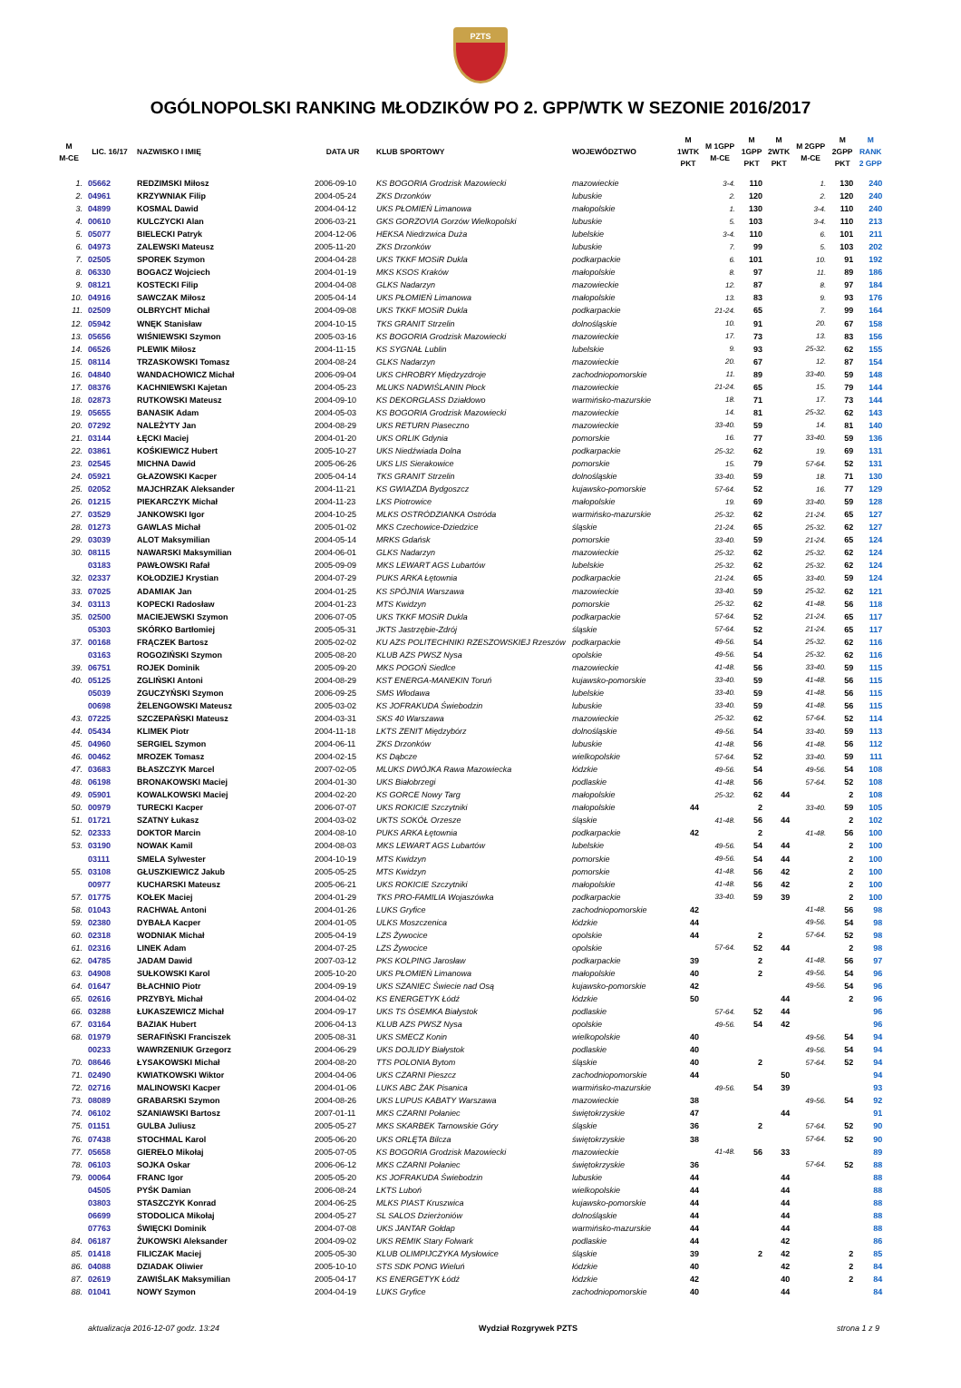PZTS
OGÓLNOPOLSKI RANKING MŁODZIKÓW PO 2. GPP/WTK W SEZONIE 2016/2017
| M M-CE | LIC. 16/17 | NAZWISKO I IMIĘ | DATA UR | KLUB SPORTOWY | WOJEWÓDZTWO | M 1WTK PKT | M 1GPP M-CE | M 1GPP PKT | M 2WTK PKT | M 2GPP M-CE | M 2GPP PKT | M RANK 2 GPP |
| --- | --- | --- | --- | --- | --- | --- | --- | --- | --- | --- | --- | --- |
| 1. | 05662 | REDZIMSKI Miłosz | 2006-09-10 | KS BOGORIA Grodzisk Mazowiecki | mazowieckie | | 3-4. | 110 | | 1. | 130 | 240 |
| 2. | 04961 | KRZYWNIAK Filip | 2004-05-24 | ZKS Drzonków | lubuskie | | 2. | 120 | | 2. | 120 | 240 |
| 3. | 04899 | KOSMAL Dawid | 2004-04-12 | UKS PŁOMIEŃ Limanowa | małopolskie | | 1. | 130 | | 3-4. | 110 | 240 |
| 4. | 00610 | KULCZYCKI Alan | 2006-03-21 | GKS GORZOVIA Gorzów Wielkopolski | lubuskie | | 5. | 103 | | 3-4. | 110 | 213 |
| 5. | 05077 | BIELECKI Patryk | 2004-12-06 | HEKSA Niedrzwica Duża | lubelskie | | 3-4. | 110 | | 6. | 101 | 211 |
| 6. | 04973 | ZALEWSKI Mateusz | 2005-11-20 | ZKS Drzonków | lubuskie | | 7. | 99 | | 5. | 103 | 202 |
| 7. | 02505 | SPOREK Szymon | 2004-04-28 | UKS TKKF MOSiR Dukla | podkarpackie | | 6. | 101 | | 10. | 91 | 192 |
| 8. | 06330 | BOGACZ Wojciech | 2004-01-19 | MKS KSOS Kraków | małopolskie | | 8. | 97 | | 11. | 89 | 186 |
| 9. | 08121 | KOSTECKI Filip | 2004-04-08 | GLKS Nadarzyn | mazowieckie | | 12. | 87 | | 8. | 97 | 184 |
| 10. | 04916 | SAWCZAK Miłosz | 2005-04-14 | UKS PŁOMIEŃ Limanowa | małopolskie | | 13. | 83 | | 9. | 93 | 176 |
| 11. | 02509 | OLBRYCHT Michał | 2004-09-08 | UKS TKKF MOSiR Dukla | podkarpackie | | 21-24. | 65 | | 7. | 99 | 164 |
| 12. | 05942 | WNĘK Stanisław | 2004-10-15 | TKS GRANIT Strzelin | dolnośląskie | | 10. | 91 | | 20. | 67 | 158 |
| 13. | 05656 | WIŚNIEWSKI Szymon | 2005-03-16 | KS BOGORIA Grodzisk Mazowiecki | mazowieckie | | 17. | 73 | | 13. | 83 | 156 |
| 14. | 06526 | PLEWIK Miłosz | 2004-11-15 | KS SYGNAŁ Lublin | lubelskie | | 9. | 93 | | 25-32. | 62 | 155 |
| 15. | 08114 | TRZASKOWSKI Tomasz | 2004-08-24 | GLKS Nadarzyn | mazowieckie | | 20. | 67 | | 12. | 87 | 154 |
| 16. | 04840 | WANDACHOWICZ Michał | 2006-09-04 | UKS CHROBRY Międzyzdroje | zachodniopomorskie | | 11. | 89 | | 33-40. | 59 | 148 |
| 17. | 08376 | KACHNIEWSKI Kajetan | 2004-05-23 | MLUKS NADWIŚLANIN Płock | mazowieckie | | 21-24. | 65 | | 15. | 79 | 144 |
| 18. | 02873 | RUTKOWSKI Mateusz | 2004-09-10 | KS DEKORGLASS Działdowo | warmińsko-mazurskie | | 18. | 71 | | 17. | 73 | 144 |
| 19. | 05655 | BANASIK Adam | 2004-05-03 | KS BOGORIA Grodzisk Mazowiecki | mazowieckie | | 14. | 81 | | 25-32. | 62 | 143 |
| 20. | 07292 | NALEŻYTY Jan | 2004-08-29 | UKS RETURN Piaseczno | mazowieckie | | 33-40. | 59 | | 14. | 81 | 140 |
| 21. | 03144 | ŁĘCKI Maciej | 2004-01-20 | UKS ORLIK Gdynia | pomorskie | | 16. | 77 | | 33-40. | 59 | 136 |
| 22. | 03861 | KOŚKIEWICZ Hubert | 2005-10-27 | UKS Niedźwiada Dolna | podkarpackie | | 25-32. | 62 | | 19. | 69 | 131 |
| 23. | 02545 | MICHNA Dawid | 2005-06-26 | UKS LIS Sierakowice | pomorskie | | 15. | 79 | | 57-64. | 52 | 131 |
| 24. | 05921 | GŁAZOWSKI Kacper | 2005-04-14 | TKS GRANIT Strzelin | dolnośląskie | | 33-40. | 59 | | 18. | 71 | 130 |
| 25. | 02052 | MAJCHRZAK Aleksander | 2004-11-21 | KS GWIAZDA Bydgoszcz | kujawsko-pomorskie | | 57-64. | 52 | | 16. | 77 | 129 |
| 26. | 01215 | PIEKARCZYK Michał | 2004-11-23 | LKS Piotrowice | małopolskie | | 19. | 69 | | 33-40. | 59 | 128 |
| 27. | 03529 | JANKOWSKI Igor | 2004-10-25 | MLKS OSTRÓDZIANKA Ostróda | warmińsko-mazurskie | | 25-32. | 62 | | 21-24. | 65 | 127 |
| 28. | 01273 | GAWLAS Michał | 2005-01-02 | MKS Czechowice-Dziedzice | śląskie | | 21-24. | 65 | | 25-32. | 62 | 127 |
| 29. | 03039 | ALOT Maksymilian | 2004-05-14 | MRKS Gdańsk | pomorskie | | 33-40. | 59 | | 21-24. | 65 | 124 |
| 30. | 08115 | NAWARSKI Maksymilian | 2004-06-01 | GLKS Nadarzyn | mazowieckie | | 25-32. | 62 | | 25-32. | 62 | 124 |
| | 03183 | PAWŁOWSKI Rafał | 2005-09-09 | MKS LEWART AGS Lubartów | lubelskie | | 25-32. | 62 | | 25-32. | 62 | 124 |
| 32. | 02337 | KOŁODZIEJ Krystian | 2004-07-29 | PUKS ARKA Łętownia | podkarpackie | | 21-24. | 65 | | 33-40. | 59 | 124 |
| 33. | 07025 | ADAMIAK Jan | 2004-01-25 | KS SPÓJNIA Warszawa | mazowieckie | | 33-40. | 59 | | 25-32. | 62 | 121 |
| 34. | 03113 | KOPECKI Radosław | 2004-01-23 | MTS Kwidzyn | pomorskie | | 25-32. | 62 | | 41-48. | 56 | 118 |
| 35. | 02500 | MACIEJEWSKI Szymon | 2006-07-05 | UKS TKKF MOSiR Dukla | podkarpackie | | 57-64. | 52 | | 21-24. | 65 | 117 |
| | 05303 | SKÓRKO Bartłomiej | 2005-05-31 | JKTS Jastrzębie-Zdrój | śląskie | | 57-64. | 52 | | 21-24. | 65 | 117 |
| 37. | 00168 | FRĄCZEK Bartosz | 2005-02-02 | KU AZS POLITECHNIKI RZESZOWSKIEJ Rzeszów | podkarpackie | | 49-56. | 54 | | 25-32. | 62 | 116 |
| | 03163 | ROGOZIŃSKI Szymon | 2005-08-20 | KLUB AZS PWSZ Nysa | opolskie | | 49-56. | 54 | | 25-32. | 62 | 116 |
| 39. | 06751 | ROJEK Dominik | 2005-09-20 | MKS POGOŃ Siedlce | mazowieckie | | 41-48. | 56 | | 33-40. | 59 | 115 |
| 40. | 05125 | ZGLIŃSKI Antoni | 2004-08-29 | KST ENERGA-MANEKIN Toruń | kujawsko-pomorskie | | 33-40. | 59 | | 41-48. | 56 | 115 |
| | 05039 | ZGUCZYŃSKI Szymon | 2006-09-25 | SMS Włodawa | lubelskie | | 33-40. | 59 | | 41-48. | 56 | 115 |
| | 00698 | ŻELENGOWSKI Mateusz | 2005-03-02 | KS JOFRAKUDA Świebodzin | lubuskie | | 33-40. | 59 | | 41-48. | 56 | 115 |
| 43. | 07225 | SZCZEPAŃSKI Mateusz | 2004-03-31 | SKS 40 Warszawa | mazowieckie | | 25-32. | 62 | | 57-64. | 52 | 114 |
| 44. | 05434 | KLIMEK Piotr | 2004-11-18 | LKTS ZENIT Międzybórz | dolnośląskie | | 49-56. | 54 | | 33-40. | 59 | 113 |
| 45. | 04960 | SERGIEL Szymon | 2004-06-11 | ZKS Drzonków | lubuskie | | 41-48. | 56 | | 41-48. | 56 | 112 |
| 46. | 00462 | MROZEK Tomasz | 2004-02-15 | KS Dąbcze | wielkopolskie | | 57-64. | 52 | | 33-40. | 59 | 111 |
| 47. | 03683 | BŁASZCZYK Marcel | 2007-02-05 | MLUKS DWÓJKA Rawa Mazowiecka | łódzkie | | 49-56. | 54 | | 49-56. | 54 | 108 |
| 48. | 06198 | BRONAKOWSKI Maciej | 2004-01-30 | UKS Białobrzegi | podlaskie | | 41-48. | 56 | | 57-64. | 52 | 108 |
| 49. | 05901 | KOWALKOWSKI Maciej | 2004-02-20 | KS GORCE Nowy Targ | małopolskie | | 25-32. | 62 | 44 | | 2 | 108 |
| 50. | 00979 | TURECKI Kacper | 2006-07-07 | UKS ROKICIE Szczytniki | małopolskie | 44 | | 2 | | 33-40. | 59 | 105 |
| 51. | 01721 | SZATNY Łukasz | 2004-03-02 | UKTS SOKÓŁ Orzesze | śląskie | | 41-48. | 56 | 44 | | 2 | 102 |
| 52. | 02333 | DOKTOR Marcin | 2004-08-10 | PUKS ARKA Łętownia | podkarpackie | 42 | | 2 | | 41-48. | 56 | 100 |
| 53. | 03190 | NOWAK Kamil | 2004-08-03 | MKS LEWART AGS Lubartów | lubelskie | | 49-56. | 54 | 44 | | 2 | 100 |
| | 03111 | SMELA Sylwester | 2004-10-19 | MTS Kwidzyn | pomorskie | | 49-56. | 54 | 44 | | 2 | 100 |
| 55. | 03108 | GŁUSZKIEWICZ Jakub | 2005-05-25 | MTS Kwidzyn | pomorskie | | 41-48. | 56 | 42 | | 2 | 100 |
| | 00977 | KUCHARSKI Mateusz | 2005-06-21 | UKS ROKICIE Szczytniki | małopolskie | | 41-48. | 56 | 42 | | 2 | 100 |
| 57. | 01775 | KOŁEK Maciej | 2004-01-29 | TKS PRO-FAMILIA Wojaszówka | podkarpackie | | 33-40. | 59 | 39 | | 2 | 100 |
| 58. | 01043 | RACHWAŁ Antoni | 2004-01-26 | LUKS Gryfice | zachodniopomorskie | 42 | | | | 41-48. | 56 | 98 |
| 59. | 02380 | DYBAŁA Kacper | 2004-01-05 | ULKS Moszczenica | łódzkie | 44 | | | | 49-56. | 54 | 98 |
| 60. | 02318 | WODNIAK Michał | 2005-04-19 | LZS Żywocice | opolskie | 44 | | 2 | | 57-64. | 52 | 98 |
| 61. | 02316 | LINEK Adam | 2004-07-25 | LZS Żywocice | opolskie | | 57-64. | 52 | 44 | | 2 | 98 |
| 62. | 04785 | JADAM Dawid | 2007-03-12 | PKS KOLPING Jarosław | podkarpackie | 39 | | 2 | | 41-48. | 56 | 97 |
| 63. | 04908 | SUŁKOWSKI Karol | 2005-10-20 | UKS PŁOMIEŃ Limanowa | małopolskie | 40 | | 2 | | 49-56. | 54 | 96 |
| 64. | 01647 | BŁACHNIO Piotr | 2004-09-19 | UKS SZANIEC Świecie nad Osą | kujawsko-pomorskie | 42 | | | | 49-56. | 54 | 96 |
| 65. | 02616 | PRZYBYŁ Michał | 2004-04-02 | KS ENERGETYK Łódź | łódzkie | 50 | | | 44 | | 2 | 96 |
| 66. | 03288 | ŁUKASZEWICZ Michał | 2004-09-17 | UKS TS ÓSEMKA Białystok | podlaskie | | 57-64. | 52 | 44 | | | 96 |
| 67. | 03164 | BAZIAK Hubert | 2006-04-13 | KLUB AZS PWSZ Nysa | opolskie | | 49-56. | 54 | 42 | | | 96 |
| 68. | 01979 | SERAFIŃSKI Franciszek | 2005-08-31 | UKS SMECZ Konin | wielkopolskie | 40 | | | | 49-56. | 54 | 94 |
| | 00233 | WAWRZENIUK Grzegorz | 2004-06-29 | UKS DOJLIDY Białystok | podlaskie | 40 | | | | 49-56. | 54 | 94 |
| 70. | 08646 | ŁYSAKOWSKI Michał | 2004-08-20 | TTS POLONIA Bytom | śląskie | 40 | | 2 | | 57-64. | 52 | 94 |
| 71. | 02490 | KWIATKOWSKI Wiktor | 2004-04-06 | UKS CZARNI Pieszcz | zachodniopomorskie | 44 | | | 50 | | | 94 |
| 72. | 02716 | MALINOWSKI Kacper | 2004-01-06 | LUKS ABC ŻAK Pisanica | warmińsko-mazurskie | | 49-56. | 54 | 39 | | | 93 |
| 73. | 08089 | GRABARSKI Szymon | 2004-08-26 | UKS LUPUS KABATY Warszawa | mazowieckie | 38 | | | | 49-56. | 54 | 92 |
| 74. | 06102 | SZANIAWSKI Bartosz | 2007-01-11 | MKS CZARNI Połaniec | świętokrzyskie | 47 | | | 44 | | | 91 |
| 75. | 01151 | GULBA Juliusz | 2005-05-27 | MKS SKARBEK Tarnowskie Góry | śląskie | 36 | | 2 | | 57-64. | 52 | 90 |
| 76. | 07438 | STOCHMAL Karol | 2005-06-20 | UKS ORLĘTA Bilcza | świętokrzyskie | 38 | | | | 57-64. | 52 | 90 |
| 77. | 05658 | GIEREŁO Mikołaj | 2005-07-05 | KS BOGORIA Grodzisk Mazowiecki | mazowieckie | | 41-48. | 56 | 33 | | | 89 |
| 78. | 06103 | SOJKA Oskar | 2006-06-12 | MKS CZARNI Połaniec | świętokrzyskie | 36 | | | | 57-64. | 52 | 88 |
| 79. | 00064 | FRANC Igor | 2005-05-20 | KS JOFRAKUDA Świebodzin | lubuskie | 44 | | | 44 | | | 88 |
| | 04505 | PYŚK Damian | 2006-08-24 | LKTS Luboń | wielkopolskie | 44 | | | 44 | | | 88 |
| | 03803 | STASZCZYK Konrad | 2004-06-25 | MLKS PIAST Kruszwica | kujawsko-pomorskie | 44 | | | 44 | | | 88 |
| | 06699 | STODOLICA Mikołaj | 2004-05-27 | SL SALOS Dzierżoniów | dolnośląskie | 44 | | | 44 | | | 88 |
| | 07763 | ŚWIĘCKI Dominik | 2004-07-08 | UKS JANTAR Gołdap | warmińsko-mazurskie | 44 | | | 44 | | | 88 |
| 84. | 06187 | ŻUKOWSKI Aleksander | 2004-09-02 | UKS REMIK Stary Folwark | podlaskie | 44 | | | 42 | | | 86 |
| 85. | 01418 | FILICZAK Maciej | 2005-05-30 | KLUB OLIMPIJCZYKA Mysłowice | śląskie | 39 | | 2 | 42 | | 2 | 85 |
| 86. | 04088 | DZIADAK Oliwier | 2005-10-10 | STS SDK PONG Wieluń | łódzkie | 40 | | | 42 | | 2 | 84 |
| 87. | 02619 | ZAWIŚLAK Maksymilian | 2005-04-17 | KS ENERGETYK Łódź | łódzkie | 42 | | | 40 | | 2 | 84 |
| 88. | 01041 | NOWY Szymon | 2004-04-19 | LUKS Gryfice | zachodniopomorskie | 40 | | | 44 | | | 84 |
aktualizacja 2016-12-07 godz. 13:24 Wydział Rozgrywek PZTS strona 1 z 9